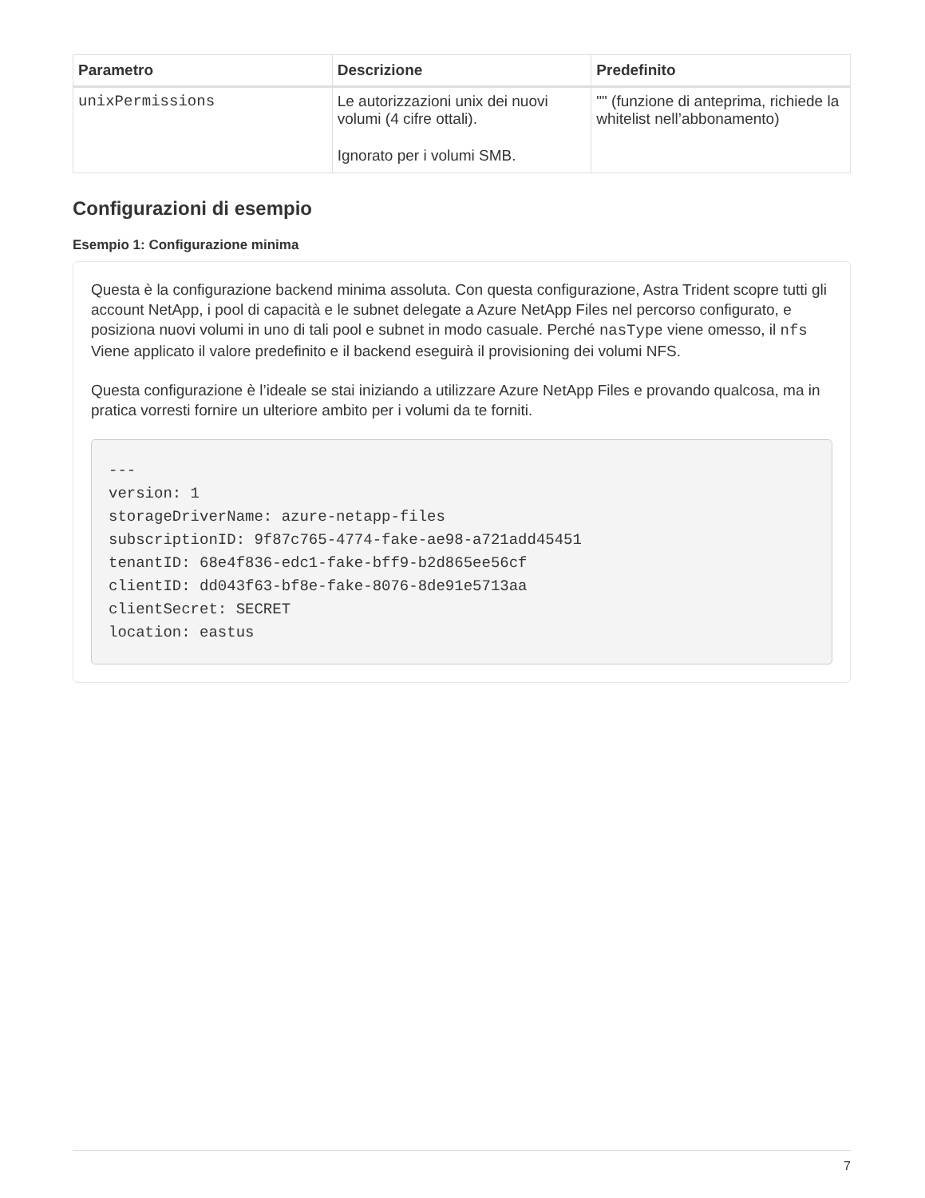| Parametro | Descrizione | Predefinito |
| --- | --- | --- |
| unixPermissions | Le autorizzazioni unix dei nuovi volumi (4 cifre ottali). Ignorato per i volumi SMB. | "" (funzione di anteprima, richiede la whitelist nell’abbonamento) |
Configurazioni di esempio
Esempio 1: Configurazione minima
Questa è la configurazione backend minima assoluta. Con questa configurazione, Astra Trident scopre tutti gli account NetApp, i pool di capacità e le subnet delegate a Azure NetApp Files nel percorso configurato, e posiziona nuovi volumi in uno di tali pool e subnet in modo casuale. Perché nasType viene omesso, il nfs Viene applicato il valore predefinito e il backend eseguirà il provisioning dei volumi NFS.
Questa configurazione è l’ideale se stai iniziando a utilizzare Azure NetApp Files e provando qualcosa, ma in pratica vorresti fornire un ulteriore ambito per i volumi da te forniti.
---
version: 1
storageDriverName: azure-netapp-files
subscriptionID: 9f87c765-4774-fake-ae98-a721add45451
tenantID: 68e4f836-edc1-fake-bff9-b2d865ee56cf
clientID: dd043f63-bf8e-fake-8076-8de91e5713aa
clientSecret: SECRET
location: eastus
7